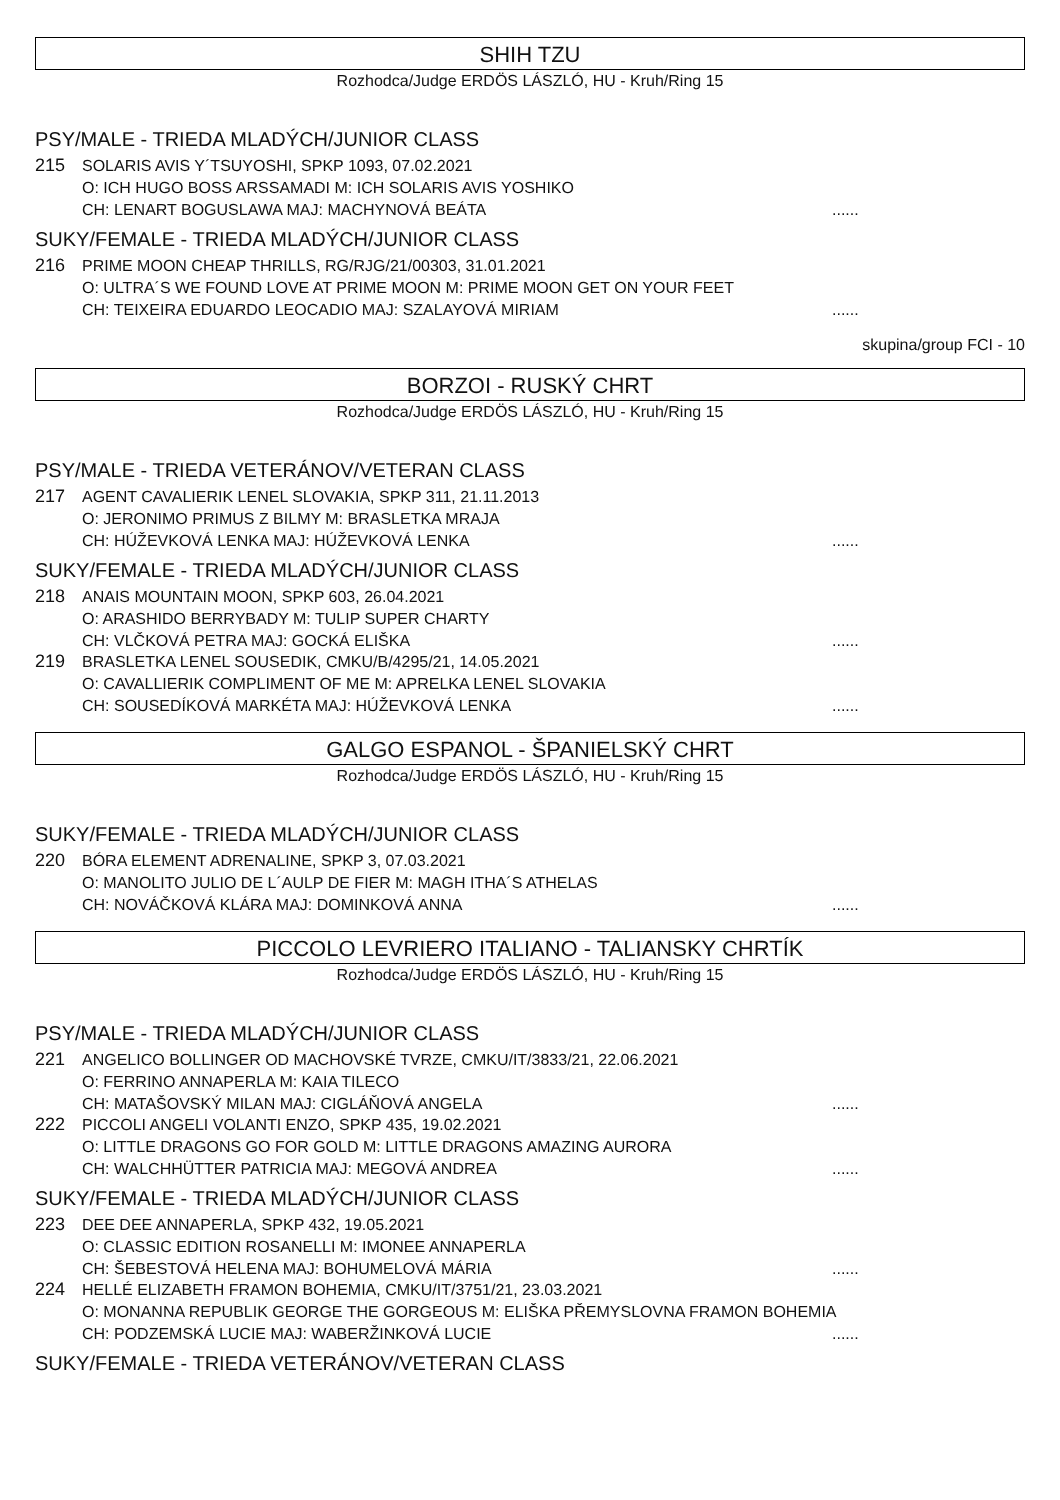SHIH TZU
Rozhodca/Judge ERDÖS LÁSZLÓ, HU - Kruh/Ring 15
PSY/MALE - TRIEDA MLADÝCH/JUNIOR CLASS
215
SOLARIS AVIS Y´TSUYOSHI, SPKP 1093, 07.02.2021
O: ICH HUGO BOSS ARSSAMADI M: ICH SOLARIS AVIS YOSHIKO
CH: LENART BOGUSLAWA MAJ: MACHYNOVÁ BEÁTA......
SUKY/FEMALE - TRIEDA MLADÝCH/JUNIOR CLASS
216
PRIME MOON CHEAP THRILLS, RG/RJG/21/00303, 31.01.2021
O: ULTRA´S WE FOUND LOVE AT PRIME MOON M: PRIME MOON GET ON YOUR FEET
CH: TEIXEIRA EDUARDO LEOCADIO MAJ: SZALAYOVÁ MIRIAM......
skupina/group FCI - 10
BORZOI - RUSKÝ CHRT
Rozhodca/Judge ERDÖS LÁSZLÓ, HU - Kruh/Ring 15
PSY/MALE - TRIEDA VETERÁNOV/VETERAN CLASS
217
AGENT CAVALIERIK LENEL SLOVAKIA, SPKP 311, 21.11.2013
O: JERONIMO PRIMUS Z BILMY M: BRASLETKA MRAJA
CH: HÚŽEVKOVÁ LENKA MAJ: HÚŽEVKOVÁ LENKA......
SUKY/FEMALE - TRIEDA MLADÝCH/JUNIOR CLASS
218
ANAIS MOUNTAIN MOON, SPKP 603, 26.04.2021
O: ARASHIDO BERRYBADY M: TULIP SUPER CHARTY
CH: VLČKOVÁ PETRA MAJ: GOCKÁ ELIŠKA......
219
BRASLETKA LENEL SOUSEDIK, CMKU/B/4295/21, 14.05.2021
O: CAVALLIERIK COMPLIMENT OF ME M: APRELKA LENEL SLOVAKIA
CH: SOUSEDÍKOVÁ MARKÉTA MAJ: HÚŽEVKOVÁ LENKA......
GALGO ESPANOL - ŠPANIELSKÝ CHRT
Rozhodca/Judge ERDÖS LÁSZLÓ, HU - Kruh/Ring 15
SUKY/FEMALE - TRIEDA MLADÝCH/JUNIOR CLASS
220
BÓRA ELEMENT ADRENALINE, SPKP 3, 07.03.2021
O: MANOLITO JULIO DE L´AULP DE FIER M: MAGH ITHA´S ATHELAS
CH: NOVÁČKOVÁ KLÁRA MAJ: DOMINKOVÁ ANNA......
PICCOLO LEVRIERO ITALIANO - TALIANSKY CHRTÍK
Rozhodca/Judge ERDÖS LÁSZLÓ, HU - Kruh/Ring 15
PSY/MALE - TRIEDA MLADÝCH/JUNIOR CLASS
221
ANGELICO BOLLINGER OD MACHOVSKÉ TVRZE, CMKU/IT/3833/21, 22.06.2021
O: FERRINO ANNAPERLA M: KAIA TILECO
CH: MATAŠOVSKÝ MILAN MAJ: CIGLÁŇOVÁ ANGELA......
222
PICCOLI ANGELI VOLANTI ENZO, SPKP 435, 19.02.2021
O: LITTLE DRAGONS GO FOR GOLD M: LITTLE DRAGONS AMAZING AURORA
CH: WALCHHÜTTER PATRICIA MAJ: MEGOVÁ ANDREA......
SUKY/FEMALE - TRIEDA MLADÝCH/JUNIOR CLASS
223
DEE DEE ANNAPERLA, SPKP 432, 19.05.2021
O: CLASSIC EDITION ROSANELLI M: IMONEE ANNAPERLA
CH: ŠEBESTOVÁ HELENA MAJ: BOHUMELOVÁ MÁRIA......
224
HELLÉ ELIZABETH FRAMON BOHEMIA, CMKU/IT/3751/21, 23.03.2021
O: MONANNA REPUBLIK GEORGE THE GORGEOUS M: ELIŠKA PŘEMYSLOVNA FRAMON BOHEMIA
CH: PODZEMSKÁ LUCIE MAJ: WABERŽINKOVÁ LUCIE......
SUKY/FEMALE - TRIEDA VETERÁNOV/VETERAN CLASS